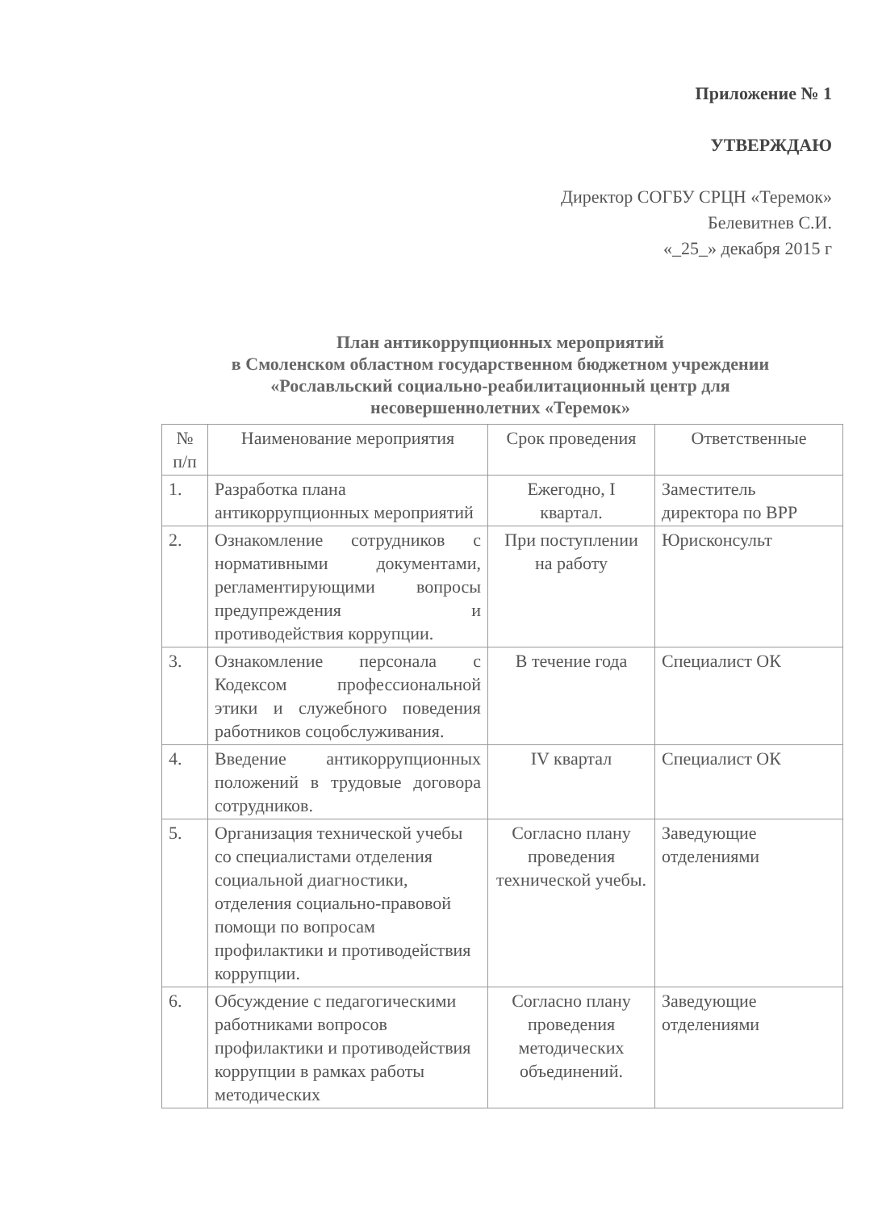Приложение № 1
УТВЕРЖДАЮ
Директор СОГБУ СРЦН «Теремок»
Белевитнев С.И.
«_25_» декабря 2015 г
План антикоррупционных мероприятий
в Смоленском областном государственном бюджетном учреждении
«Рославльский социально-реабилитационный центр для
несовершеннолетних «Теремок»
| № п/п | Наименование мероприятия | Срок проведения | Ответственные |
| --- | --- | --- | --- |
| 1. | Разработка плана антикоррупционных мероприятий | Ежегодно, I квартал. | Заместитель директора по ВРР |
| 2. | Ознакомление сотрудников с нормативными документами, регламентирующими вопросы предупреждения и противодействия коррупции. | При поступлении на работу | Юрисконсульт |
| 3. | Ознакомление персонала с Кодексом профессиональной этики и служебного поведения работников соцобслуживания. | В течение года | Специалист ОК |
| 4. | Введение антикоррупционных положений в трудовые договора сотрудников. | IV квартал | Специалист ОК |
| 5. | Организация технической учебы со специалистами отделения социальной диагностики, отделения социально-правовой помощи по вопросам профилактики и противодействия коррупции. | Согласно плану проведения технической учебы. | Заведующие отделениями |
| 6. | Обсуждение с педагогическими работниками вопросов профилактики и противодействия коррупции в рамках работы методических | Согласно плану проведения методических объединений. | Заведующие отделениями |